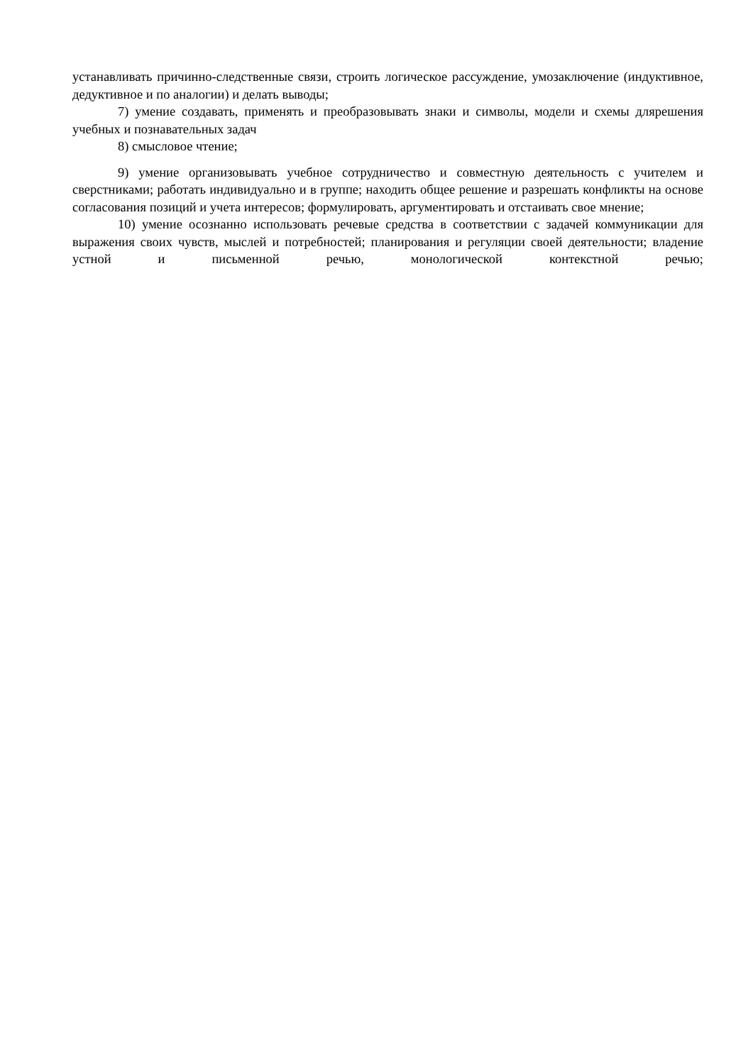устанавливать причинно-следственные связи, строить логическое рассуждение, умозаключение (индуктивное, дедуктивное и по аналогии) и делать выводы;
7) умение создавать, применять и преобразовывать знаки и символы, модели и схемы длярешения учебных и познавательных задач
8) смысловое чтение;
9) умение организовывать учебное сотрудничество и совместную деятельность с учителем и сверстниками; работать индивидуально и в группе; находить общее решение и разрешать конфликты на основе согласования позиций и учета интересов; формулировать, аргументировать и отстаивать свое мнение;
10) умение осознанно использовать речевые средства в соответствии с задачей коммуникации для выражения своих чувств, мыслей и потребностей; планирования и регуляции своей деятельности; владение устной и письменной речью, монологической контекстной речью;